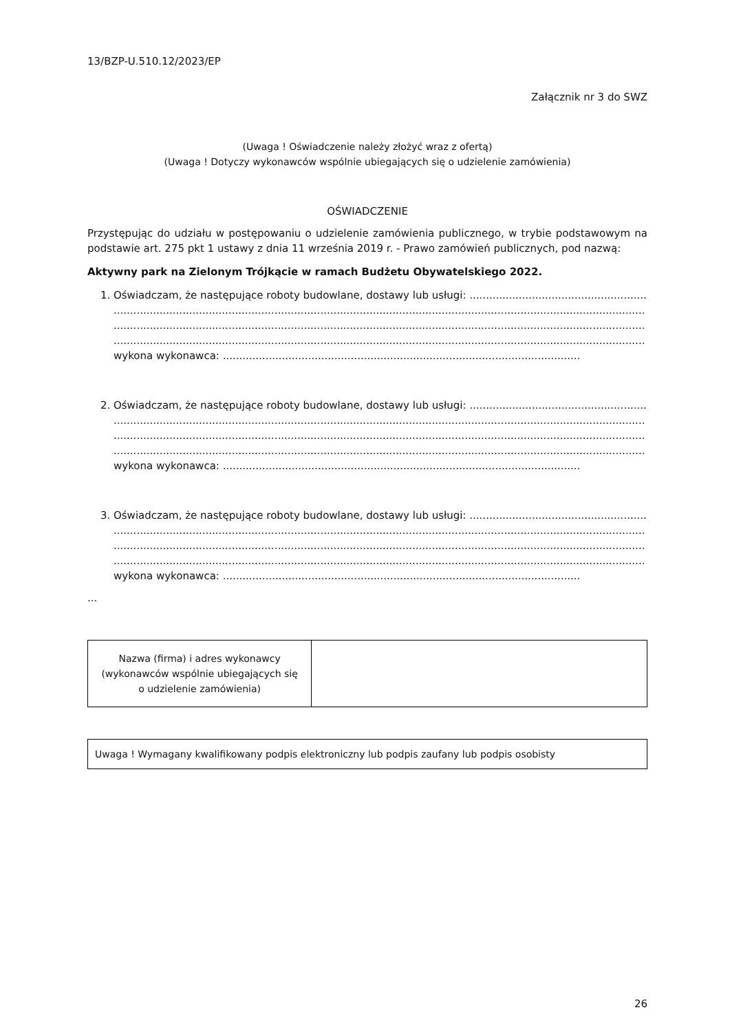13/BZP-U.510.12/2023/EP
Załącznik nr 3 do SWZ
(Uwaga ! Oświadczenie należy złożyć wraz z ofertą)
(Uwaga ! Dotyczy wykonawców wspólnie ubiegających się o udzielenie zamówienia)
OŚWIADCZENIE
Przystępując do udziału w postępowaniu o udzielenie zamówienia publicznego, w trybie podstawowym na podstawie art. 275 pkt 1 ustawy z dnia 11 września 2019 r. - Prawo zamówień publicznych, pod nazwą:
Aktywny park na Zielonym Trójkącie w ramach Budżetu Obywatelskiego 2022.
1. Oświadczam, że następujące roboty budowlane, dostawy lub usługi: ......................................................
..................................................................................................................................................................
..................................................................................................................................................................
..................................................................................................................................................................
wykona wykonawca: .............................................................................................................
2. Oświadczam, że następujące roboty budowlane, dostawy lub usługi: ......................................................
..................................................................................................................................................................
..................................................................................................................................................................
..................................................................................................................................................................
wykona wykonawca: .............................................................................................................
3. Oświadczam, że następujące roboty budowlane, dostawy lub usługi: ......................................................
..................................................................................................................................................................
..................................................................................................................................................................
..................................................................................................................................................................
wykona wykonawca: .............................................................................................................
...
| Nazwa (firma) i adres wykonawcy (wykonawców wspólnie ubiegających się o udzielenie zamówienia) | |
| Uwaga ! Wymagany kwalifikowany podpis elektroniczny lub podpis zaufany lub podpis osobisty |
26